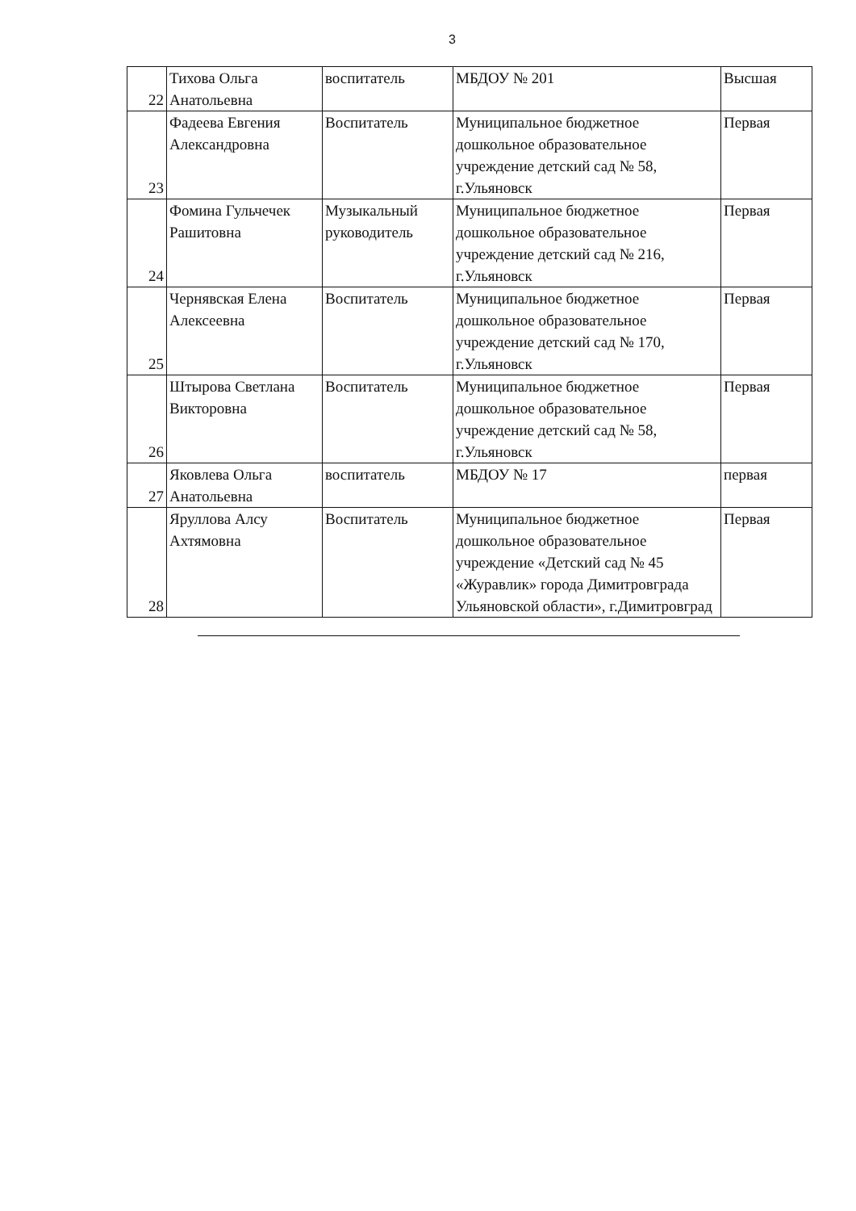3
| 22 | Тихова Ольга Анатольевна | воспитатель | МБДОУ № 201 | Высшая |
| 23 | Фадеева Евгения Александровна | Воспитатель | Муниципальное бюджетное дошкольное образовательное учреждение детский сад № 58, г.Ульяновск | Первая |
| 24 | Фомина Гульчечек Рашитовна | Музыкальный руководитель | Муниципальное бюджетное дошкольное образовательное учреждение детский сад № 216, г.Ульяновск | Первая |
| 25 | Чернявская Елена Алексеевна | Воспитатель | Муниципальное бюджетное дошкольное образовательное учреждение детский сад № 170, г.Ульяновск | Первая |
| 26 | Штырова Светлана Викторовна | Воспитатель | Муниципальное бюджетное дошкольное образовательное учреждение детский сад № 58, г.Ульяновск | Первая |
| 27 | Яковлева Ольга Анатольевна | воспитатель | МБДОУ № 17 | первая |
| 28 | Яруллова Алсу Ахтямовна | Воспитатель | Муниципальное бюджетное дошкольное образовательное учреждение «Детский сад № 45 «Журавлик» города Димитровграда Ульяновской области», г.Димитровград | Первая |